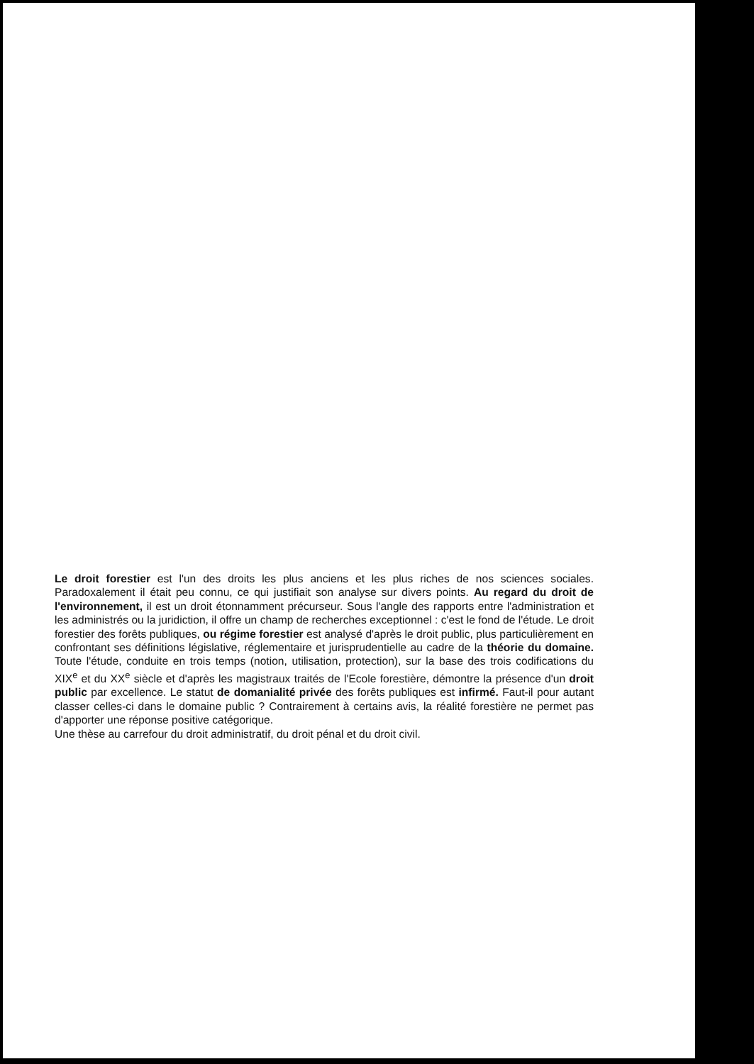Le droit forestier est l'un des droits les plus anciens et les plus riches de nos sciences sociales. Paradoxalement il était peu connu, ce qui justifiait son analyse sur divers points. Au regard du droit de l'environnement, il est un droit étonnamment précurseur. Sous l'angle des rapports entre l'administration et les administrés ou la juridiction, il offre un champ de recherches exceptionnel : c'est le fond de l'étude. Le droit forestier des forêts publiques, ou régime forestier est analysé d'après le droit public, plus particulièrement en confrontant ses définitions législative, réglementaire et jurisprudentielle au cadre de la théorie du domaine. Toute l'étude, conduite en trois temps (notion, utilisation, protection), sur la base des trois codifications du XIX<sup>e</sup> et du XX<sup>e</sup> siècle et d'après les magistraux traités de l'Ecole forestière, démontre la présence d'un droit public par excellence. Le statut de domanialité privée des forêts publiques est infirmé. Faut-il pour autant classer celles-ci dans le domaine public ? Contrairement à certains avis, la réalité forestière ne permet pas d'apporter une réponse positive catégorique.
Une thèse au carrefour du droit administratif, du droit pénal et du droit civil.